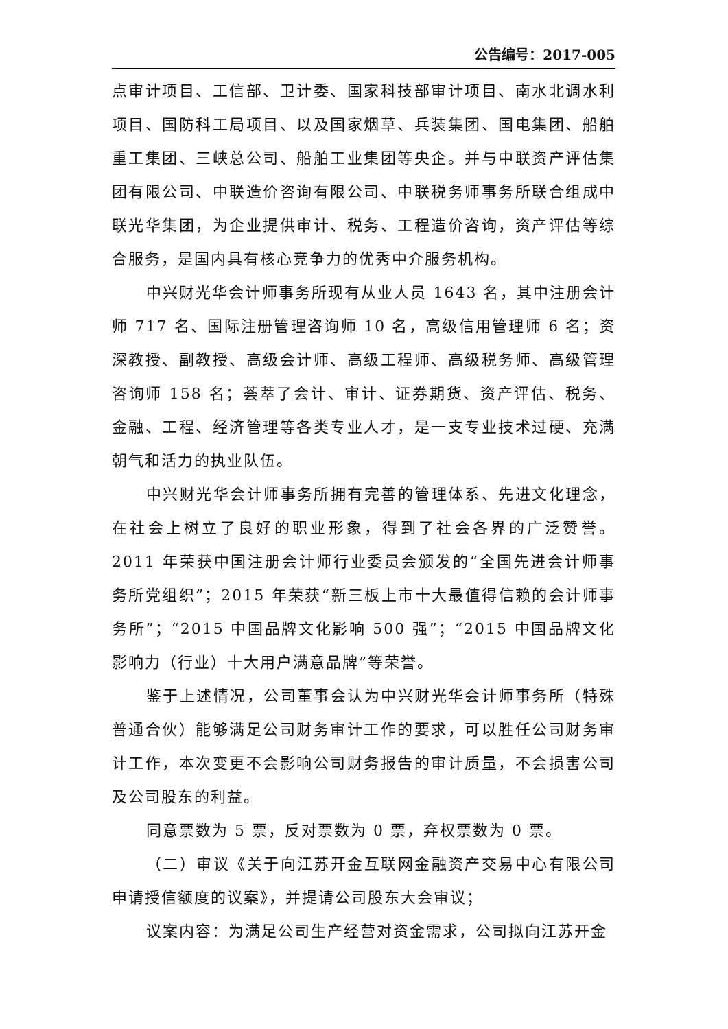公告编号：2017-005
点审计项目、工信部、卫计委、国家科技部审计项目、南水北调水利项目、国防科工局项目、以及国家烟草、兵装集团、国电集团、船舶重工集团、三峡总公司、船舶工业集团等央企。并与中联资产评估集团有限公司、中联造价咨询有限公司、中联税务师事务所联合组成中联光华集团，为企业提供审计、税务、工程造价咨询，资产评估等综合服务，是国内具有核心竞争力的优秀中介服务机构。
中兴财光华会计师事务所现有从业人员 1643 名，其中注册会计师 717 名、国际注册管理咨询师 10 名，高级信用管理师 6 名；资深教授、副教授、高级会计师、高级工程师、高级税务师、高级管理咨询师 158 名；荟萃了会计、审计、证券期货、资产评估、税务、金融、工程、经济管理等各类专业人才，是一支专业技术过硬、充满朝气和活力的执业队伍。
中兴财光华会计师事务所拥有完善的管理体系、先进文化理念，在社会上树立了良好的职业形象，得到了社会各界的广泛赞誉。2011 年荣获中国注册会计师行业委员会颁发的“全国先进会计师事务所党组织”；2015 年荣获“新三板上市十大最值得信赖的会计师事务所”；“2015 中国品牌文化影响 500 强”；“2015 中国品牌文化影响力（行业）十大用户满意品牌”等荣誉。
鉴于上述情况，公司董事会认为中兴财光华会计师事务所（特殊普通合伙）能够满足公司财务审计工作的要求，可以胜任公司财务审计工作，本次变更不会影响公司财务报告的审计质量，不会损害公司及公司股东的利益。
同意票数为 5 票，反对票数为 0 票，弃权票数为 0 票。
（二）审议《关于向江苏开金互联网金融资产交易中心有限公司申请授信额度的议案》，并提请公司股东大会审议；
议案内容：为满足公司生产经营对资金需求，公司拟向江苏开金